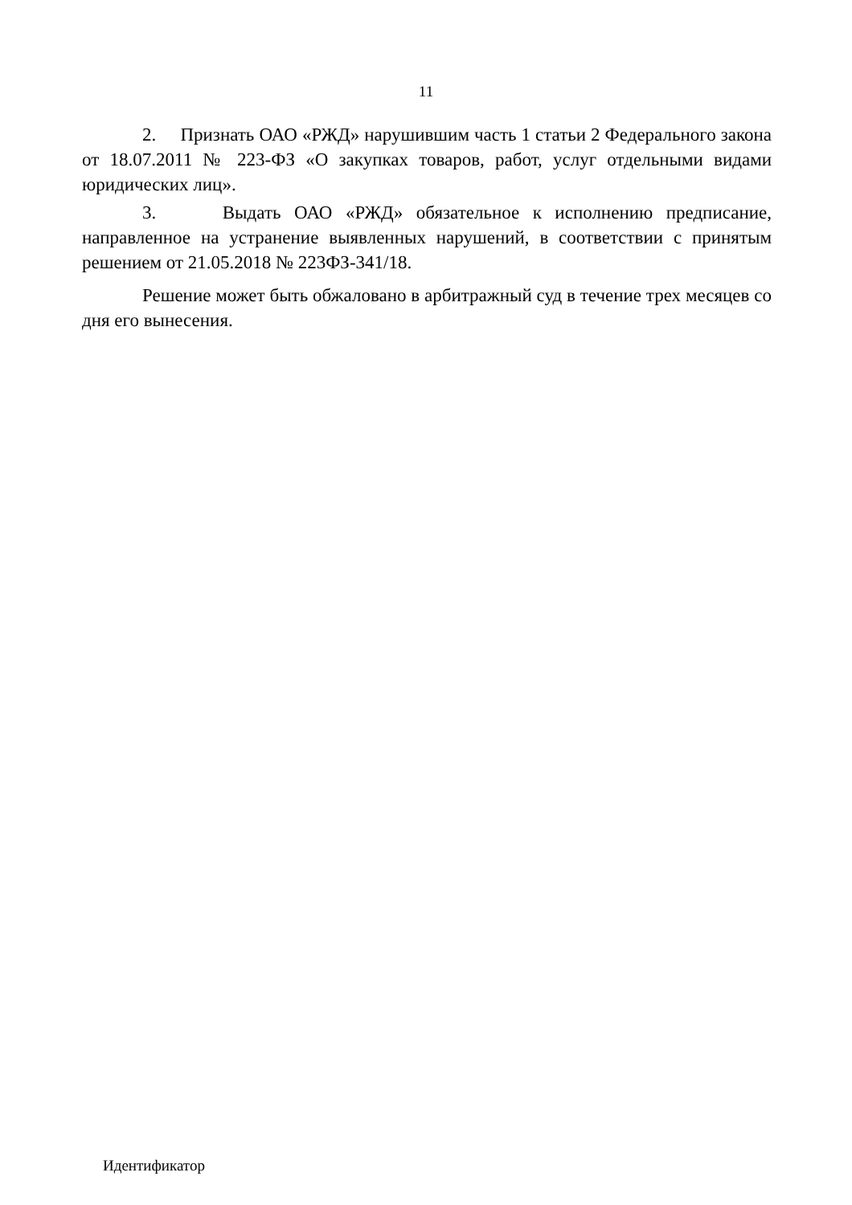11
2. Признать ОАО «РЖД» нарушившим часть 1 статьи 2 Федерального закона от 18.07.2011 № 223-ФЗ «О закупках товаров, работ, услуг отдельными видами юридических лиц».
3. Выдать ОАО «РЖД» обязательное к исполнению предписание, направленное на устранение выявленных нарушений, в соответствии с принятым решением от 21.05.2018 № 223ФЗ-341/18.
Решение может быть обжаловано в арбитражный суд в течение трех месяцев со дня его вынесения.
Идентификатор